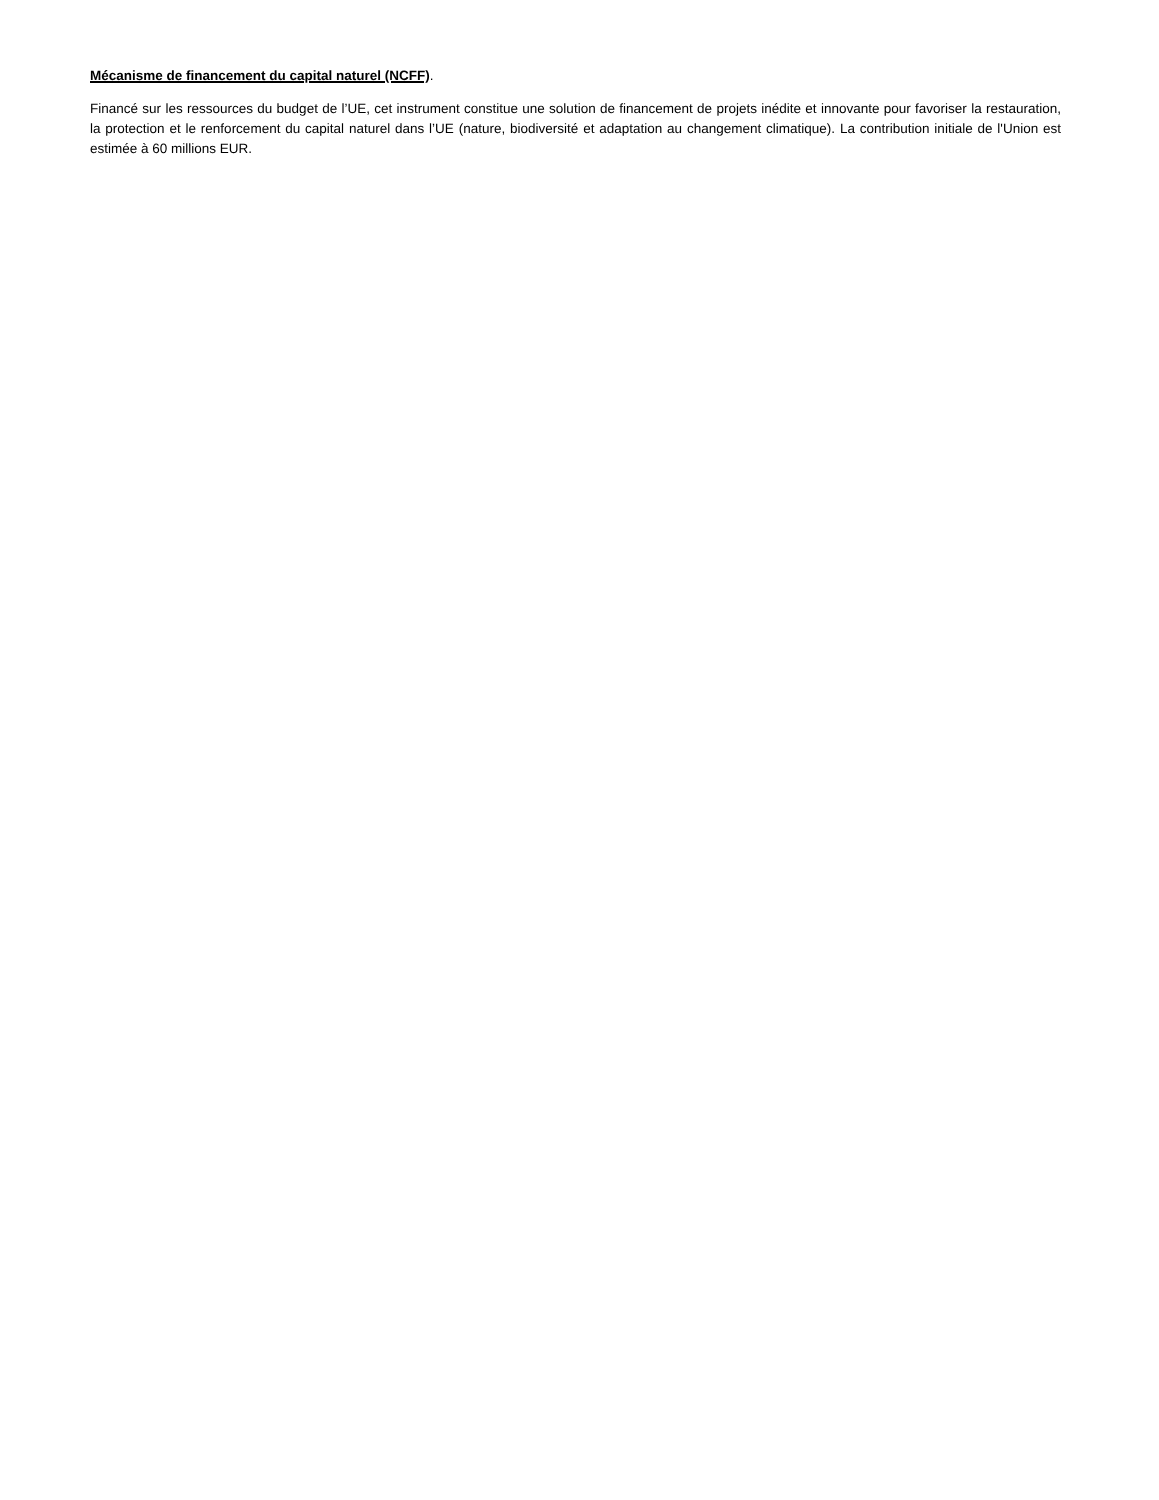Mécanisme de financement du capital naturel (NCFF).
Financé sur les ressources du budget de l’UE, cet instrument constitue une solution de financement de projets inédite et innovante pour favoriser la restauration, la protection et le renforcement du capital naturel dans l’UE (nature, biodiversité et adaptation au changement climatique). La contribution initiale de l'Union est estimée à 60 millions EUR.